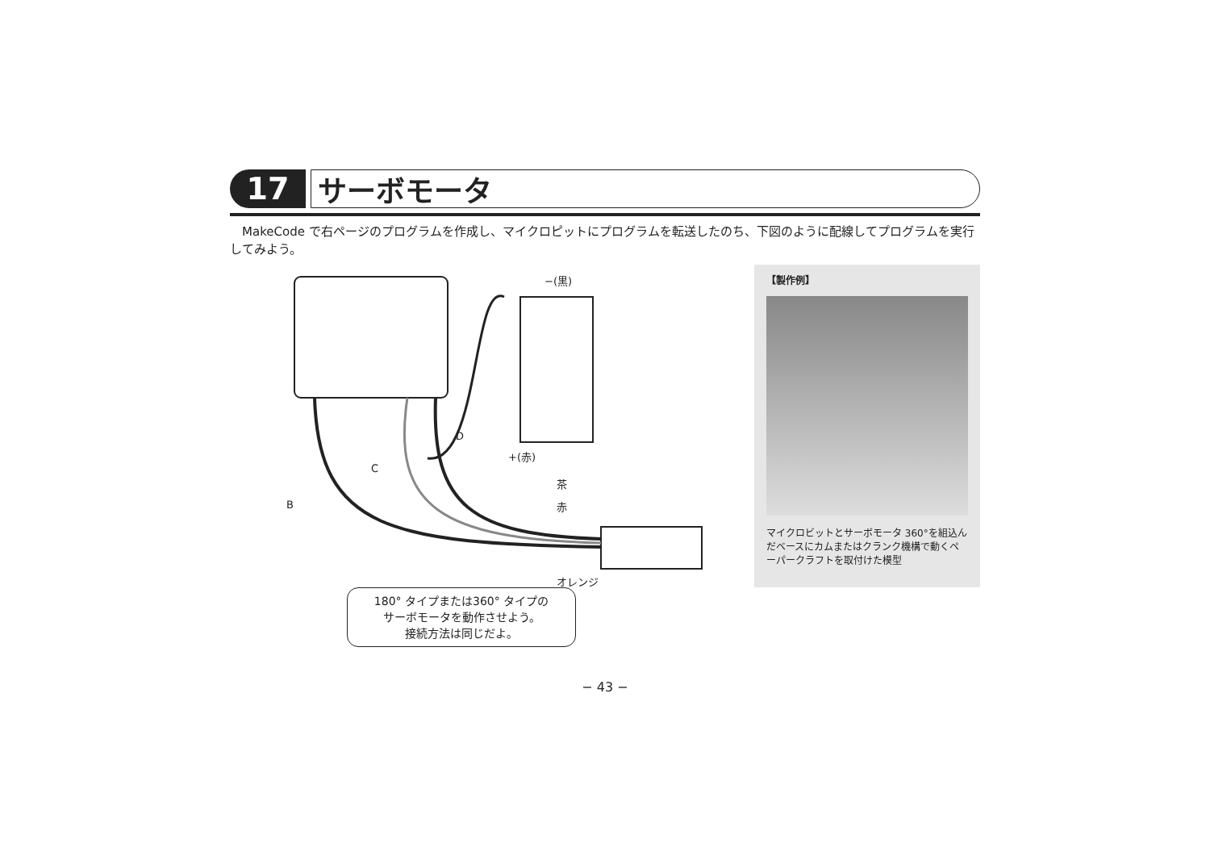17 サーボモータ
MakeCode で右ページのプログラムを作成し、マイクロピットにプログラムを転送したのち、下図のように配線してプログラムを実行してみよう。
−(黒)
+(赤)
D
C
B
茶
赤
オレンジ
【製作例】
マイクロビットとサーボモータ 360°を組込んだベースにカムまたはクランク機構で動くペーパークラフトを取付けた模型
180° タイプまたは360° タイプの
サーボモータを動作させよう。
接続方法は同じだよ。
− 43 −